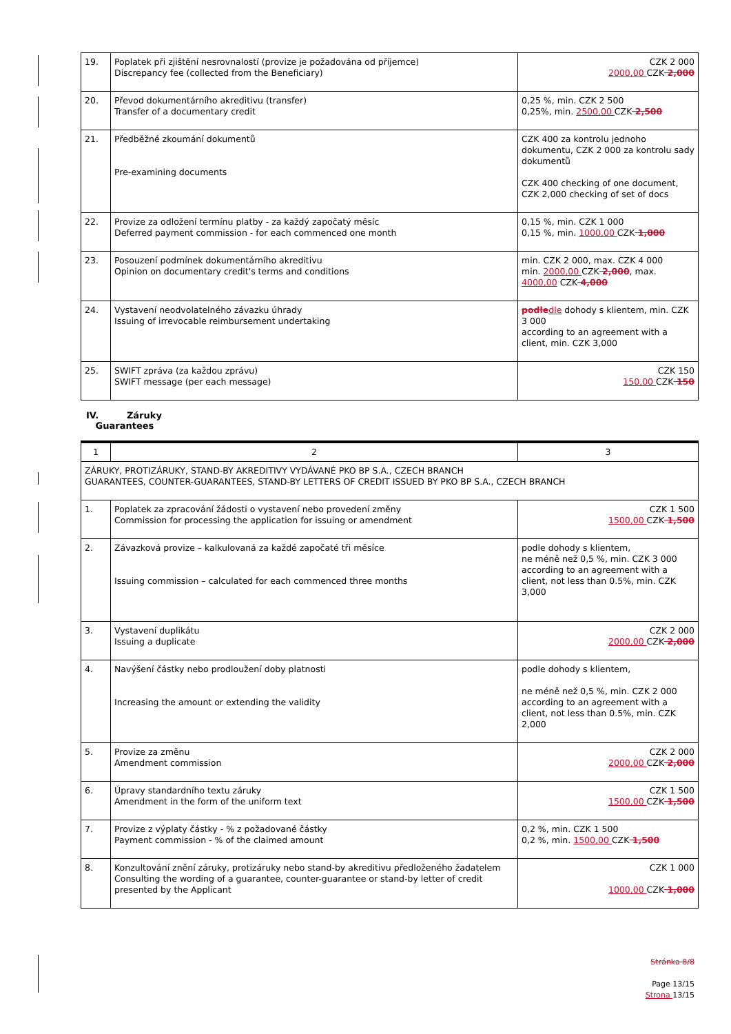| 19. | Poplatek při zjištění nesrovnalostí (provize je požadována od příjemce) Discrepancy fee (collected from the Beneficiary) | CZK 2 000 2000,00 CZK 2,000 |
| 20. | Převod dokumentárního akreditivu (transfer) Transfer of a documentary credit | 0,25 %, min. CZK 2 500 0,25%, min. 2500,00 CZK 2,500 |
| 21. | Předběžné zkoumání dokumentů Pre-examining documents | CZK 400 za kontrolu jednoho dokumentu, CZK 2 000 za kontrolu sady dokumentů CZK 400 checking of one document, CZK 2,000 checking of set of docs |
| 22. | Provize za odložení termínu platby - za každý započatý měsíc Deferred payment commission - for each commenced one month | 0,15 %, min. CZK 1 000 0,15 %, min. 1000,00 CZK 1,000 |
| 23. | Posouzení podmínek dokumentárního akreditivu Opinion on documentary credit's terms and conditions | min. CZK 2 000, max. CZK 4 000 min. 2000,00 CZK 2,000 , max. 4000,00 CZK 4,000 |
| 24. | Vystavení neodvolatelného závazku úhrady Issuing of irrevocable reimbursement undertaking | podle dle dohody s klientem, min. CZK 3 000 according to an agreement with a client, min. CZK 3,000 |
| 25. | SWIFT zpráva (za každou zprávu) SWIFT message (per each message) | CZK 150 150,00 CZK 150 |
IV. Záruky
Guarantees
| 1 | 2 | 3 |
| ZÁRUKY, PROTIZÁRUKY, STAND-BY AKREDITIVY VYDÁVANÉ PKO BP S.A., CZECH BRANCH GUARANTEES, COUNTER-GUARANTEES, STAND-BY LETTERS OF CREDIT ISSUED BY PKO BP S.A., CZECH BRANCH | | |
| 1. | Poplatek za zpracování žádosti o vystavení nebo provedení změny Commission for processing the application for issuing or amendment | CZK 1 500 1500,00 CZK 1,500 |
| 2. | Závazková provize – kalkulovaná za každé započaté tři měsíce Issuing commission – calculated for each commenced three months | podle dohody s klientem, ne méně než 0,5 %, min. CZK 3 000 according to an agreement with a client, not less than 0.5%, min. CZK 3,000 |
| 3. | Vystavení duplikátu Issuing a duplicate | CZK 2 000 2000,00 CZK 2,000 |
| 4. | Navýšení částky nebo prodloužení doby platnosti Increasing the amount or extending the validity | podle dohody s klientem, ne méně než 0,5 %, min. CZK 2 000 according to an agreement with a client, not less than 0.5%, min. CZK 2,000 |
| 5. | Provize za změnu Amendment commission | CZK 2 000 2000,00 CZK 2,000 |
| 6. | Úpravy standardního textu záruky Amendment in the form of the uniform text | CZK 1 500 1500,00 CZK 1,500 |
| 7. | Provize z výplaty částky - % z požadované částky Payment commission - % of the claimed amount | 0,2 %, min. CZK 1 500 0,2 %, min. 1500,00 CZK 1,500 |
| 8. | Konzultování znění záruky, protizáruky nebo stand-by akreditivu předloženého žadatelem Consulting the wording of a guarantee, counter-guarantee or stand-by letter of credit presented by the Applicant | CZK 1 000 1000,00 CZK 1,000 |
Stránka 8/8
Page 13/15
Strona 13/15